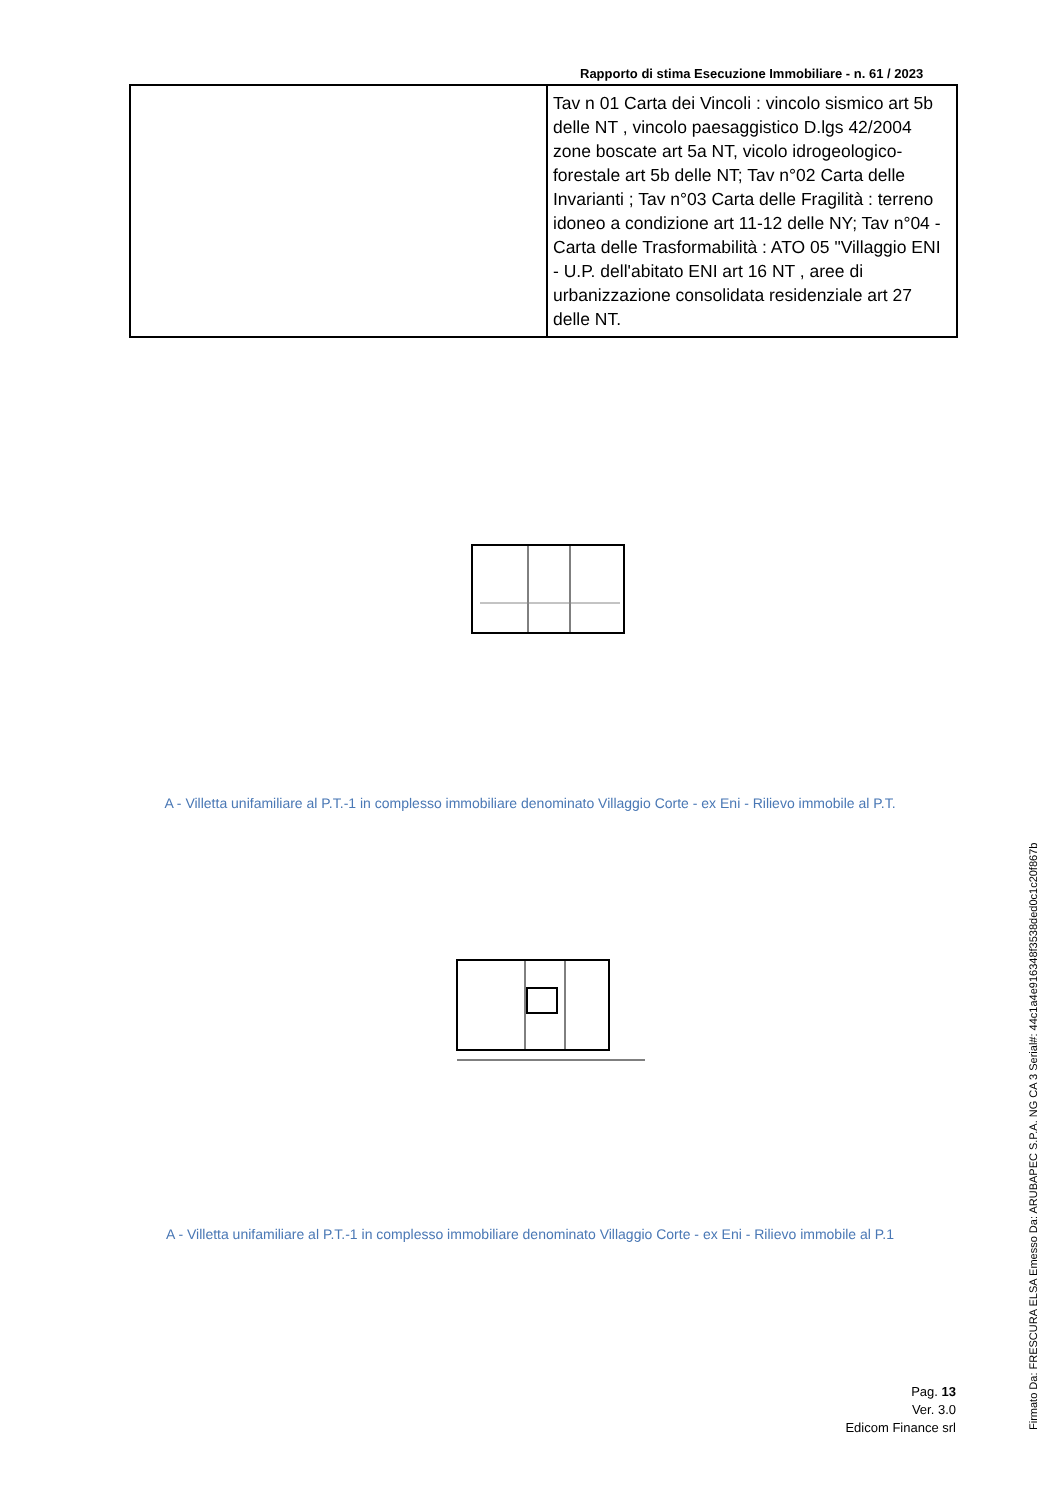Rapporto di stima Esecuzione Immobiliare - n. 61 / 2023
| | Tav n 01 Carta dei Vincoli : vincolo sismico art 5b delle NT , vincolo paesaggistico D.lgs 42/2004 zone boscate art 5a NT, vicolo idrogeologico-forestale art 5b delle NT; Tav n°02 Carta delle Invarianti ; Tav n°03 Carta delle Fragilità : terreno idoneo a condizione art 11-12 delle NY; Tav n°04 - Carta delle Trasformabilità : ATO 05 "Villaggio ENI - U.P. dell'abitato ENI art 16 NT , aree di urbanizzazione consolidata residenziale art 27 delle NT. |
A - Villetta unifamiliare al P.T.-1 in complesso immobiliare denominato Villaggio Corte - ex Eni - Rilievo immobile al P.T.
A - Villetta unifamiliare al P.T.-1 in complesso immobiliare denominato Villaggio Corte - ex Eni - Rilievo immobile al P.1
Pag. 13
Ver. 3.0
Edicom Finance srl
Firmato Da: FRESCURA ELSA Emesso Da: ARUBAPEC S.P.A. NG CA 3 Serial#: 44c1a4e916348f3538ded0c1c20f867b